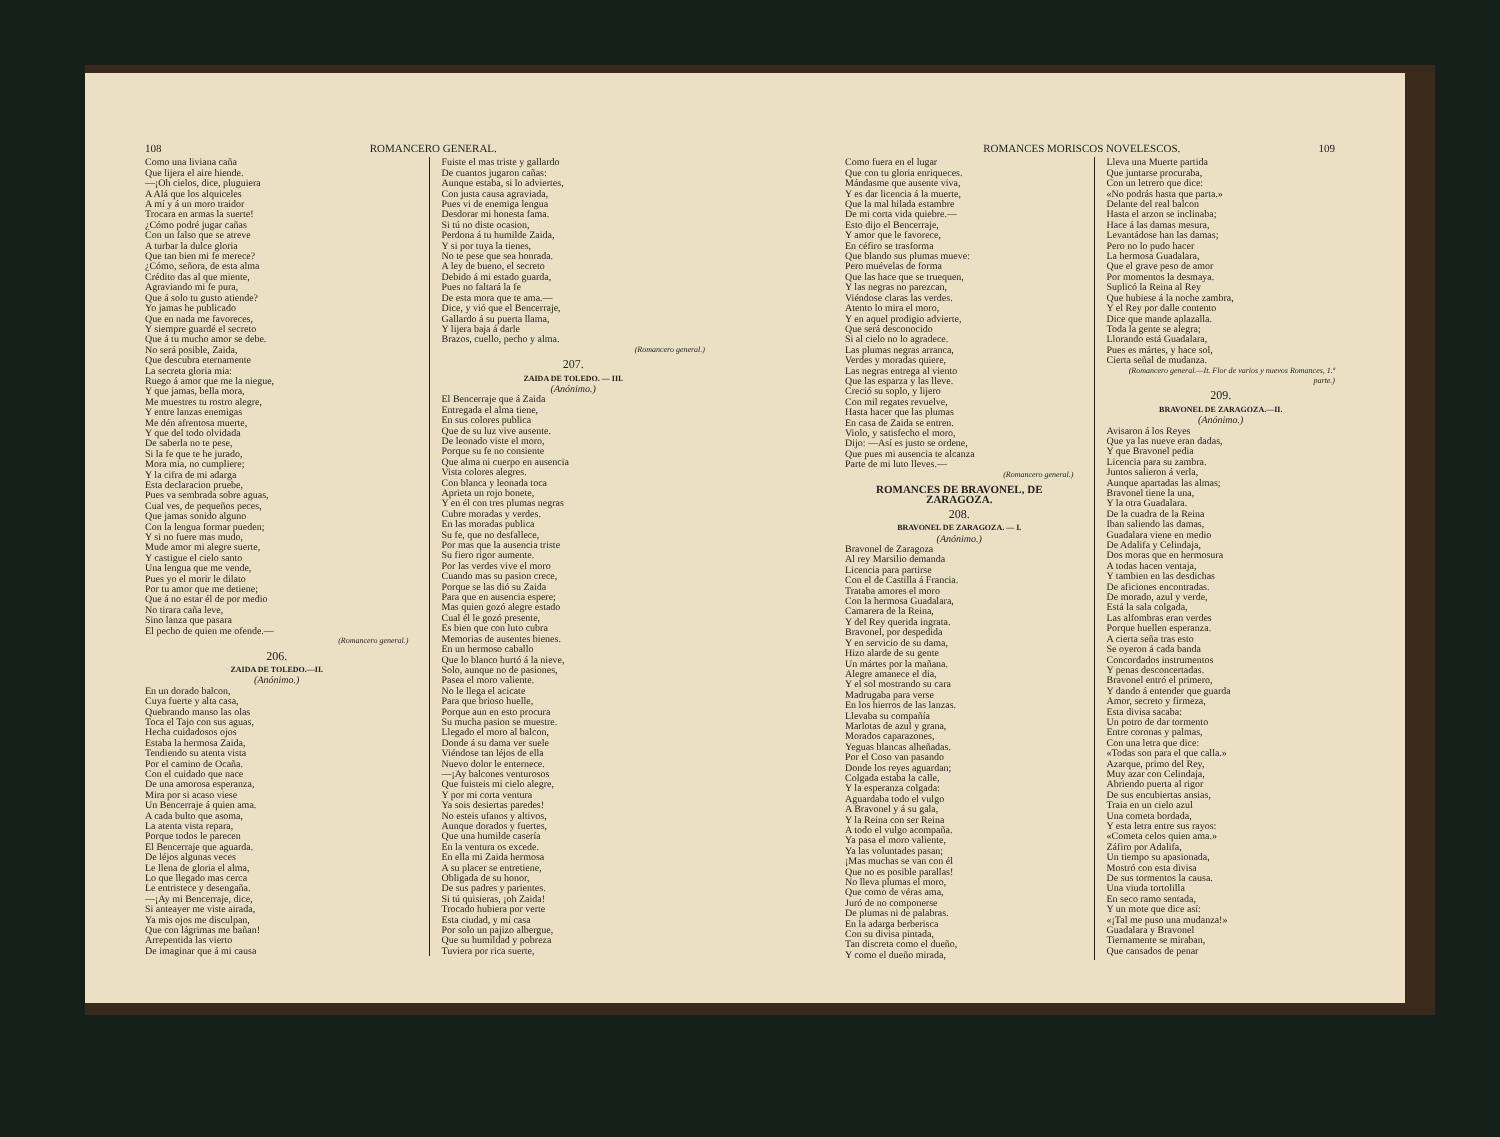108 ROMANCERO GENERAL.
Como una liviana caña
Que lijera el aire hiende.
—¡Oh cielos, dice, pluguiera
A Alá que los alquiceles
A mí y á un moro traidor
Trocara en armas la suerte!
¿Cómo podré jugar cañas
Con un falso que se atreve
A turbar la dulce gloria
Que tan bien mi fe merece?
¿Cómo, señora, de esta alma
Crédito das al que miente,
Agraviando mi fe pura,
Que á solo tu gusto atiende?
Yo jamas he publicado
Que en nada me favoreces,
Y siempre guardé el secreto
Que á tu mucho amor se debe.
No será posible, Zaida,
Que descubra eternamente
La secreta gloria mia:
Ruego á amor que me la niegue,
Y que jamas, bella mora,
Me muestres tu rostro alegre,
Y entre lanzas enemigas
Me dén afrentosa muerte,
Y que del todo olvidada
De saberla no te pese,
Si la fe que te he jurado,
Mora mia, no cumpliere;
Y la cifra de mi adarga
Esta declaracion pruebe,
Pues va sembrada sobre aguas,
Cual ves, de pequeños peces,
Que jamas sonido alguno
Con la lengua formar pueden;
Y si no fuere mas mudo,
Mude amor mi alegre suerte,
Y castigue el cielo santo
Una lengua que me vende,
Pues yo el morir le dilato
Por tu amor que me detiene;
Que á no estar él de por medio
No tirara caña leve,
Sino lanza que pasara
El pecho de quien me ofende.—
(Romancero general.)
206.
ZAIDA DE TOLEDO.—II.
(Anónimo.)
En un dorado balcon,
Cuya fuerte y alta casa,
Quebrando manso las olas
Toca el Tajo con sus aguas,
Hecha cuidadosos ojos
Estaba la hermosa Zaida,
Tendiendo su atenta vista
Por el camino de Ocaña.
Con el cuidado que nace
De una amorosa esperanza,
Mira por si acaso viese
Un Bencerraje á quien ama.
A cada bulto que asoma,
La atenta vista repara,
Porque todos le parecen
El Bencerraje que aguarda.
De léjos algunas veces
Le llena de gloria el alma,
Lo que llegado mas cerca
Le entristece y desengaña.
—¡Ay mi Bencerraje, dice,
Si anteayer me viste airada,
Ya mis ojos me disculpan,
Que con lágrimas me bañan!
Arrepentida las vierto
De imaginar que á mi causa
Fuiste el mas triste y gallardo
De cuantos jugaron cañas:
Aunque estaba, si lo adviertes,
Con justa causa agraviada,
Pues vi de enemiga lengua
Desdorar mi honesta fama.
Si tú no diste ocasion,
Perdona á tu humilde Zaida,
Y si por tuya la tienes,
No te pese que sea honrada.
A ley de bueno, el secreto
Debido á mi estado guarda,
Pues no faltará la fe
De esta mora que te ama.—
Dice, y vió que el Bencerraje,
Gallardo á su puerta llama,
Y lijera baja á darle
Brazos, cuello, pecho y alma.
(Romancero general.)
207.
ZAIDA DE TOLEDO. — III.
(Anónimo.)
El Bencerraje que á Zaida
Entregada el alma tiene,
En sus colores publica
Que de su luz vive ausente.
De leonado viste el moro,
Porque su fe no consiente
Que alma ni cuerpo en ausencia
Vista colores alegres.
Con blanca y leonada toca
Aprieta un rojo bonete,
Y en él con tres plumas negras
Cubre moradas y verdes.
En las moradas publica
Su fe, que no desfallece,
Por mas que la ausencia triste
Su fiero rigor aumente.
Por las verdes vive el moro
Cuando mas su pasion crece,
Porque se las dió su Zaida
Para que en ausencia espere;
Mas quien gozó alegre estado
Cual él le gozó presente,
Es bien que con luto cubra
Memorias de ausentes bienes.
En un hermoso caballo
Que lo blanco hurtó á la nieve,
Solo, aunque no de pasiones,
Pasea el moro valiente.
No le llega el acicate
Para que brioso huelle,
Porque aun en esto procura
Su mucha pasion se muestre.
Llegado el moro al balcon,
Donde á su dama ver suele
Viéndose tan léjos de ella
Nuevo dolor le enternece.
—¡Ay balcones venturosos
Que fuisteis mi cielo alegre,
Y por mi corta ventura
Ya sois desiertas paredes!
No esteis ufanos y altivos,
Aunque dorados y fuertes,
Que una humilde casería
En la ventura os excede.
En ella mi Zaida hermosa
A su placer se entretiene,
Obligada de su honor,
De sus padres y parientes.
Si tú quisieras, ¡oh Zaida!
Trocado hubiera por verte
Esta ciudad, y mi casa
Por solo un pajizo albergue,
Que su humildad y pobreza
Tuviera por rica suerte,
ROMANCES MORISCOS NOVELESCOS. 109
Como fuera en el lugar
Que con tu gloria enriqueces.
Mándasme que ausente viva,
Y es dar licencia á la muerte,
Que la mal hilada estambre
De mi corta vida quiebre.—
Esto dijo el Bencerraje,
Y amor que le favorece,
En céfiro se trasforma
Que blando sus plumas mueve:
Pero muévelas de forma
Que las hace que se truequen,
Y las negras no parezcan,
Viéndose claras las verdes.
Atento lo mira el moro,
Y en aquel prodigio advierte,
Que será desconocido
Si al cielo no lo agradece.
Las plumas negras arranca,
Verdes y moradas quiere,
Las negras entrega al viento
Que las esparza y las lleve.
Creció su soplo, y lijero
Con mil regates revuelve,
Hasta hacer que las plumas
En casa de Zaida se entren.
Violo, y satisfecho el moro,
Dijo: —Así es justo se ordene,
Que pues mi ausencia te alcanza
Parte de mi luto lleves.—
(Romancero general.)
ROMANCES DE BRAVONEL, DE ZARAGOZA.
208.
BRAVONEL DE ZARAGOZA. — I.
(Anónimo.)
Bravonel de Zaragoza
Al rey Marsilio demanda
Licencia para partirse
Con el de Castilla á Francia.
Trataba amores el moro
Con la hermosa Guadalara,
Camarera de la Reina,
Y del Rey querida ingrata.
Bravonel, por despedida
Y en servicio de su dama,
Hizo alarde de su gente
Un mártes por la mañana.
Alegre amanece el dia,
Y el sol mostrando su cara
Madrugaba para verse
En los hierros de las lanzas.
Llevaba su compañía
Marlotas de azul y grana,
Morados caparazones,
Yeguas blancas alheñadas.
Por el Coso van pasando
Donde los reyes aguardan;
Colgada estaba la calle,
Y la esperanza colgada:
Aguardaba todo el vulgo
A Bravonel y á su gala,
Y la Reina con ser Reina
A todo el vulgo acompaña.
Ya pasa el moro valiente,
Ya las voluntades pasan;
¡Mas muchas se van con él
Que no es posible parallas!
No lleva plumas el moro,
Que como de véras ama,
Juró de no componerse
De plumas ni de palabras.
En la adarga berberisca
Con su divisa pintada,
Tan discreta como el dueño,
Y como el dueño mirada,
Lleva una Muerte partida
Que juntarse procuraba,
Con un letrero que dice:
«No podrás hasta que parta.»
Delante del real balcon
Hasta el arzon se inclinaba;
Hace á las damas mesura,
Levantádose han las damas;
Pero no lo pudo hacer
La hermosa Guadalara,
Que el grave peso de amor
Por momentos la desmaya.
Suplicó la Reina al Rey
Que hubiese á la noche zambra,
Y el Rey por dalle contento
Dice que mande aplazalla.
Toda la gente se alegra;
Llorando está Guadalara,
Pues es mártes, y hace sol,
Cierta señal de mudanza.
(Romancero general.—It. Flor de varios y nuevos Romances, 1.ª parte.)
209.
BRAVONEL DE ZARAGOZA.—II.
(Anónimo.)
Avisaron á los Reyes
Que ya las nueve eran dadas,
Y que Bravonel pedia
Licencia para su zambra.
Juntos salieron á verla,
Aunque apartadas las almas;
Bravonel tiene la una,
Y la otra Guadalara.
De la cuadra de la Reina
Iban saliendo las damas,
Guadalara viene en medio
De Adalifa y Celindaja,
Dos moras que en hermosura
A todas hacen ventaja,
Y tambien en las desdichas
De aficiones encontradas.
De morado, azul y verde,
Está la sala colgada,
Las alfombras eran verdes
Porque huellen esperanza.
A cierta seña tras esto
Se oyeron á cada banda
Concordados instrumentos
Y penas desconcertadas.
Bravonel entró el primero,
Y dando á entender que guarda
Amor, secreto y firmeza,
Esta divisa sacaba:
Un potro de dar tormento
Entre coronas y palmas,
Con una letra que dice:
«Todas son para el que calla.»
Azarque, primo del Rey,
Muy azar con Celindaja,
Abriendo puerta al rigor
De sus encubiertas ansias,
Traia en un cielo azul
Una cometa bordada,
Y esta letra entre sus rayos:
«Cometa celos quien ama.»
Záfiro por Adalifa,
Un tiempo su apasionada,
Mostró con esta divisa
De sus tormentos la causa.
Una viuda tortolilla
En seco ramo sentada,
Y un mote que dice así:
«¡Tal me puso una mudanza!»
Guadalara y Bravonel
Tiernamente se miraban,
Que cansados de penar